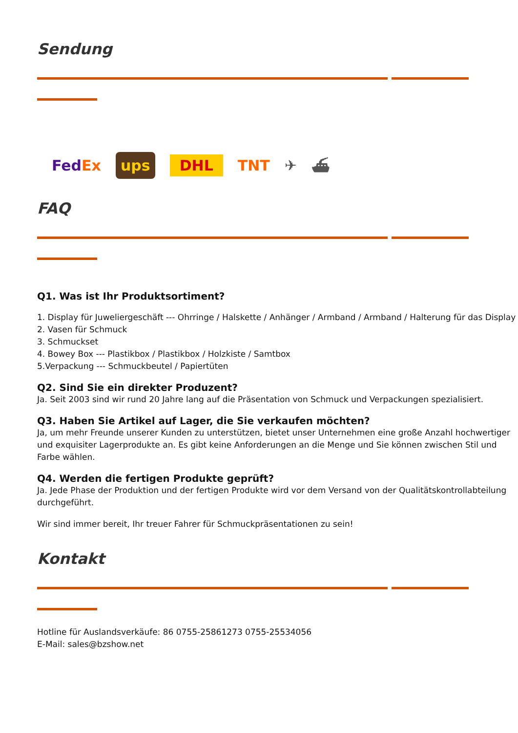Sendung
FedEx ups DHL TNT ✈ ⛴
FAQ
Q1. Was ist Ihr Produktsortiment?
1. Display für Juweliergeschäft --- Ohrringe / Halskette / Anhänger / Armband / Armband / Halterung für das Display
2. Vasen für Schmuck
3. Schmuckset
4. Bowey Box --- Plastikbox / Plastikbox / Holzkiste / Samtbox
5.Verpackung --- Schmuckbeutel / Papiertüten
Q2. Sind Sie ein direkter Produzent?
Ja. Seit 2003 sind wir rund 20 Jahre lang auf die Präsentation von Schmuck und Verpackungen spezialisiert.
Q3. Haben Sie Artikel auf Lager, die Sie verkaufen möchten?
Ja, um mehr Freunde unserer Kunden zu unterstützen, bietet unser Unternehmen eine große Anzahl hochwertiger und exquisiter Lagerprodukte an. Es gibt keine Anforderungen an die Menge und Sie können zwischen Stil und Farbe wählen.
Q4. Werden die fertigen Produkte geprüft?
Ja. Jede Phase der Produktion und der fertigen Produkte wird vor dem Versand von der Qualitätskontrollabteilung durchgeführt.
Wir sind immer bereit, Ihr treuer Fahrer für Schmuckpräsentationen zu sein!
Kontakt
Hotline für Auslandsverkäufe: 86 0755-25861273 0755-25534056
E-Mail: sales@bzshow.net